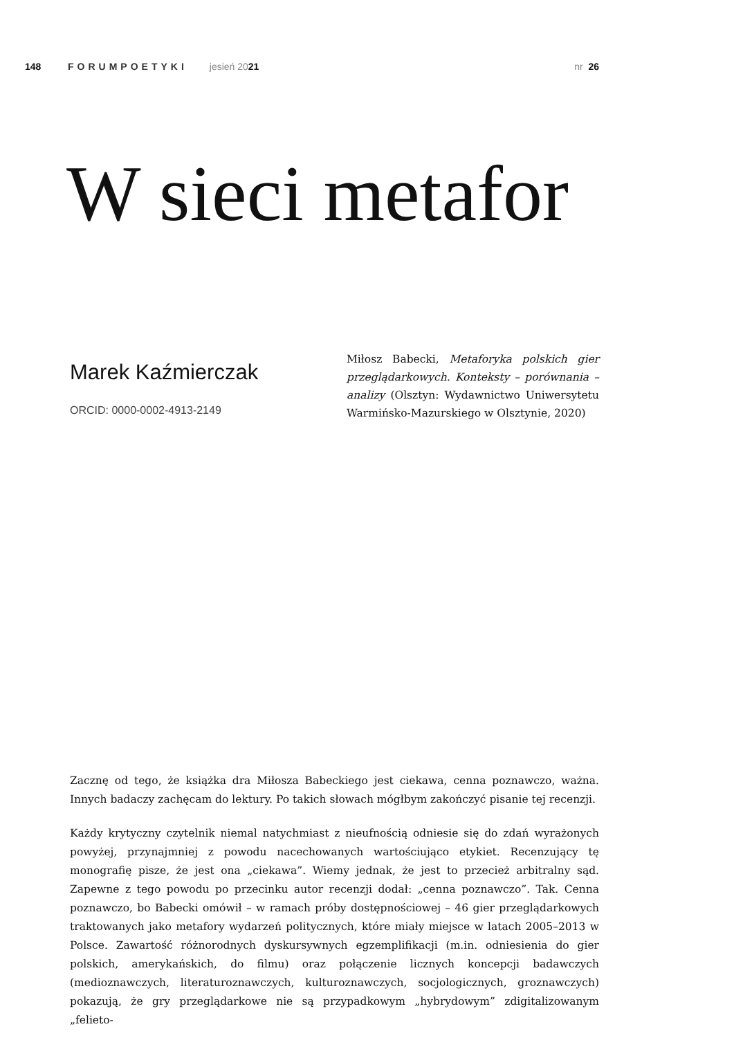148 FORUMPOETYKI jesień 2021 nr 26
W sieci metafor
Marek Kaźmierczak
ORCID: 0000-0002-4913-2149
Miłosz Babecki, Metaforyka polskich gier przeglądarkowych. Konteksty – porównania – analizy (Olsztyn: Wydawnictwo Uniwersytetu Warmińsko-Mazurskiego w Olsztynie, 2020)
Zacznę od tego, że książka dra Miłosza Babeckiego jest ciekawa, cenna poznawczo, ważna. Innych badaczy zachęcam do lektury. Po takich słowach mógłbym zakończyć pisanie tej recenzji.
Każdy krytyczny czytelnik niemal natychmiast z nieufnością odniesie się do zdań wyrażonych powyżej, przynajmniej z powodu nacechowanych wartościująco etykiet. Recenzujący tę monografię pisze, że jest ona „ciekawa”. Wiemy jednak, że jest to przecież arbitralny sąd. Zapewne z tego powodu po przecinku autor recenzji dodał: „cenna poznawczo”. Tak. Cenna poznawczo, bo Babecki omówił – w ramach próby dostępnościowej – 46 gier przeglądarkowych traktowanych jako metafory wydarzeń politycznych, które miały miejsce w latach 2005–2013 w Polsce. Zawartość różnorodnych dyskursywnych egzemplifikacji (m.in. odniesienia do gier polskich, amerykańskich, do filmu) oraz połączenie licznych koncepcji badawczych (medioznawczych, literaturoznawczych, kulturoznawczych, socjologicznych, groznawczych) pokazują, że gry przeglądarkowe nie są przypadkowym „hybrydowym” zdigitalizowanym „felieto-